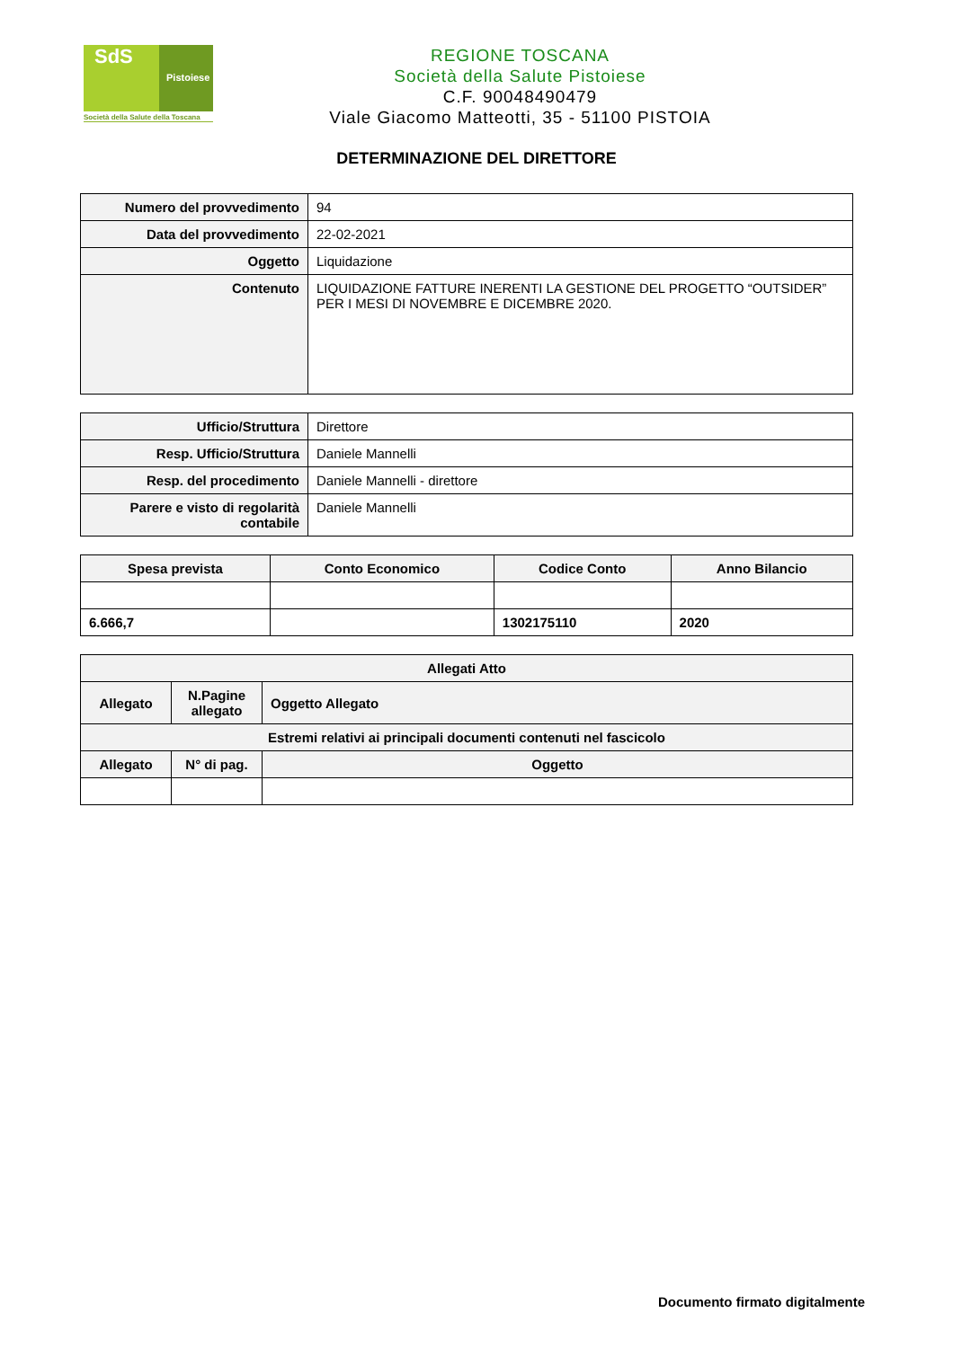SdS
Pistoiese
Società della Salute della Toscana
REGIONE TOSCANA
Società della Salute Pistoiese
C.F. 90048490479
Viale Giacomo Matteotti, 35 - 51100 PISTOIA
DETERMINAZIONE DEL DIRETTORE
| Numero del provvedimento | 94 |
| Data del provvedimento | 22-02-2021 |
| Oggetto | Liquidazione |
| Contenuto | LIQUIDAZIONE FATTURE INERENTI LA GESTIONE DEL PROGETTO “OUTSIDER” PER I MESI DI NOVEMBRE E DICEMBRE 2020. |
| Ufficio/Struttura | Direttore |
| Resp. Ufficio/Struttura | Daniele Mannelli |
| Resp. del procedimento | Daniele Mannelli - direttore |
| Parere e visto di regolarità contabile | Daniele Mannelli |
| Spesa prevista | Conto Economico | Codice Conto | Anno Bilancio |
| --- | --- | --- | --- |
| 6.666,7 | | 1302175110 | 2020 |
| Allegati Atto | | |
| --- | --- | --- |
| Allegato | N.Pagine allegato | Oggetto Allegato |
| Estremi relativi ai principali documenti contenuti nel fascicolo | | |
| Allegato | N° di pag. | Oggetto |
Documento firmato digitalmente